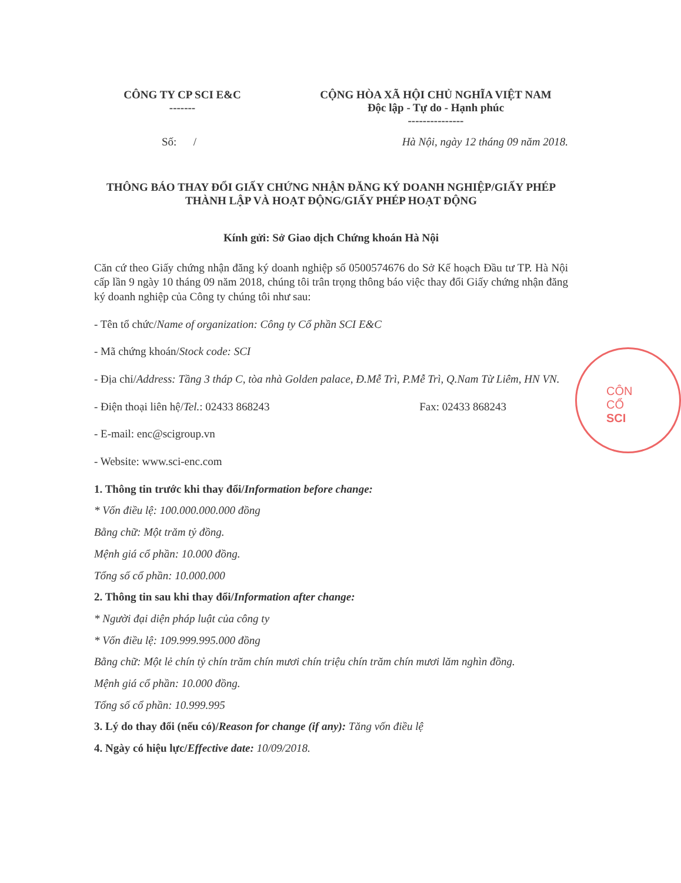CÔNG TY CP SCI E&C
-------
CỘNG HÒA XÃ HỘI CHỦ NGHĨA VIỆT NAM
Độc lập - Tự do - Hạnh phúc
---------------
Số: / Hà Nội, ngày 12 tháng 09 năm 2018.
THÔNG BÁO THAY ĐỔI GIẤY CHỨNG NHẬN ĐĂNG KÝ DOANH NGHIỆP/GIẤY PHÉP THÀNH LẬP VÀ HOẠT ĐỘNG/GIẤY PHÉP HOẠT ĐỘNG
Kính gửi: Sở Giao dịch Chứng khoán Hà Nội
Căn cứ theo Giấy chứng nhận đăng ký doanh nghiệp số 0500574676 do Sở Kế hoạch Đầu tư TP. Hà Nội cấp lần 9 ngày 10 tháng 09 năm 2018, chúng tôi trân trọng thông báo việc thay đổi Giấy chứng nhận đăng ký doanh nghiệp của Công ty chúng tôi như sau:
- Tên tổ chức/Name of organization: Công ty Cổ phần SCI E&C
- Mã chứng khoán/Stock code: SCI
- Địa chỉ/Address: Tầng 3 tháp C, tòa nhà Golden palace, Đ.Mễ Trì, P.Mễ Trì, Q.Nam Từ Liêm, HN VN.
- Điện thoại liên hệ/Tel.: 02433 868243 Fax: 02433 868243
- E-mail: enc@scigroup.vn
- Website: www.sci-enc.com
1. Thông tin trước khi thay đổi/Information before change:
* Vốn điều lệ: 100.000.000.000 đồng
Bằng chữ: Một trăm tỷ đồng.
Mệnh giá cổ phần: 10.000 đồng.
Tổng số cổ phần: 10.000.000
2. Thông tin sau khi thay đổi/Information after change:
* Người đại diện pháp luật của công ty
* Vốn điều lệ: 109.999.995.000 đồng
Bằng chữ: Một lẻ chín tỷ chín trăm chín mươi chín triệu chín trăm chín mươi lăm nghìn đồng.
Mệnh giá cổ phần: 10.000 đồng.
Tổng số cổ phần: 10.999.995
3. Lý do thay đổi (nếu có)/Reason for change (if any): Tăng vốn điều lệ
4. Ngày có hiệu lực/Effective date: 10/09/2018.
CÔN
CỔ
SCI